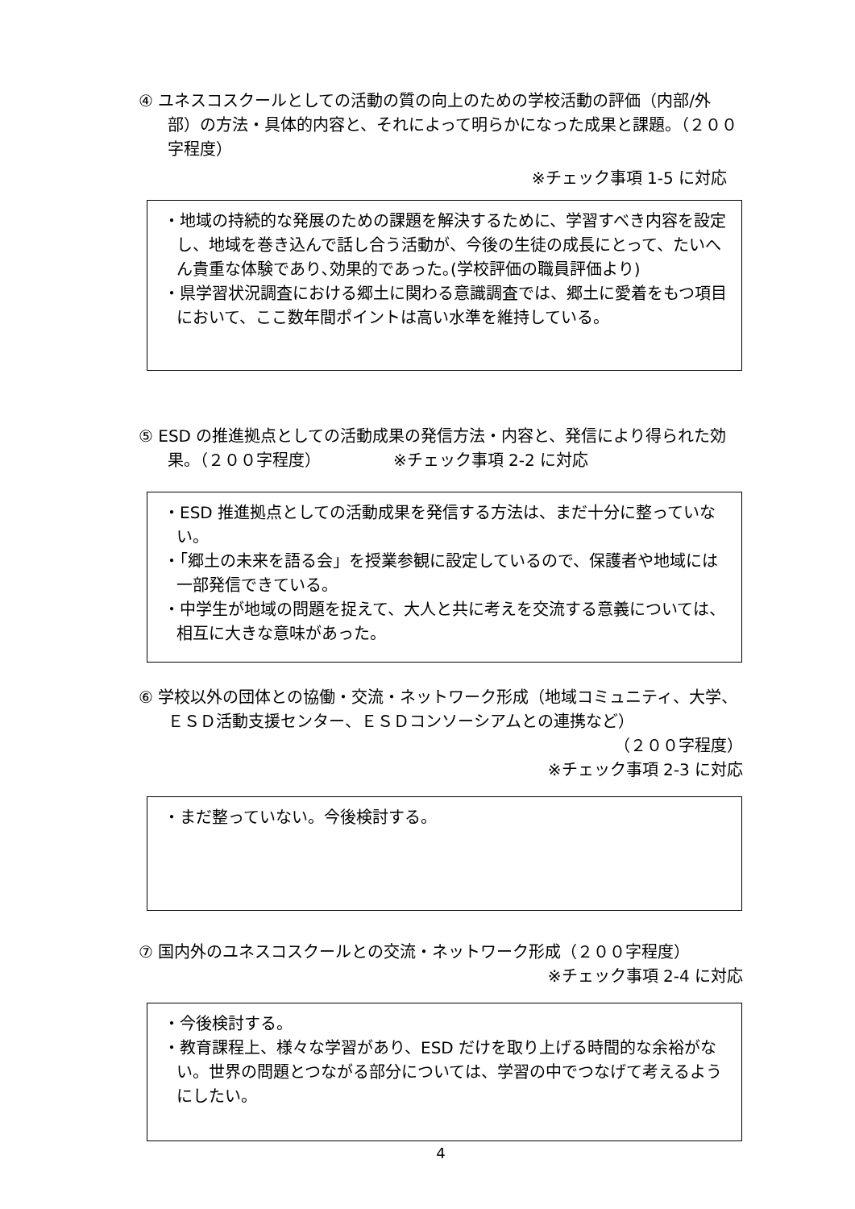④ ユネスコスクールとしての活動の質の向上のための学校活動の評価（内部/外部）の方法・具体的内容と、それによって明らかになった成果と課題。（２００字程度）
※チェック事項 1-5 に対応
・地域の持続的な発展のための課題を解決するために、学習すべき内容を設定し、地域を巻き込んで話し合う活動が、今後の生徒の成長にとって、たいへん貴重な体験であり､効果的であった｡(学校評価の職員評価より)
・県学習状況調査における郷土に関わる意識調査では、郷土に愛着をもつ項目において、ここ数年間ポイントは高い水準を維持している。
⑤ ESD の推進拠点としての活動成果の発信方法・内容と、発信により得られた効果。（２００字程度）　　　　　※チェック事項 2-2 に対応
・ESD 推進拠点としての活動成果を発信する方法は、まだ十分に整っていない。
・｢郷土の未来を語る会」を授業参観に設定しているので、保護者や地域には一部発信できている。
・中学生が地域の問題を捉えて、大人と共に考えを交流する意義については、相互に大きな意味があった。
⑥ 学校以外の団体との協働・交流・ネットワーク形成（地域コミュニティ、大学、ＥＳＤ活動支援センター、ＥＳＤコンソーシアムとの連携など）
（２００字程度）
※チェック事項 2-3 に対応
・まだ整っていない。今後検討する。
⑦ 国内外のユネスコスクールとの交流・ネットワーク形成（２００字程度）
※チェック事項 2-4 に対応
・今後検討する。
・教育課程上、様々な学習があり、ESD だけを取り上げる時間的な余裕がない。世界の問題とつながる部分については、学習の中でつなげて考えるようにしたい。
4